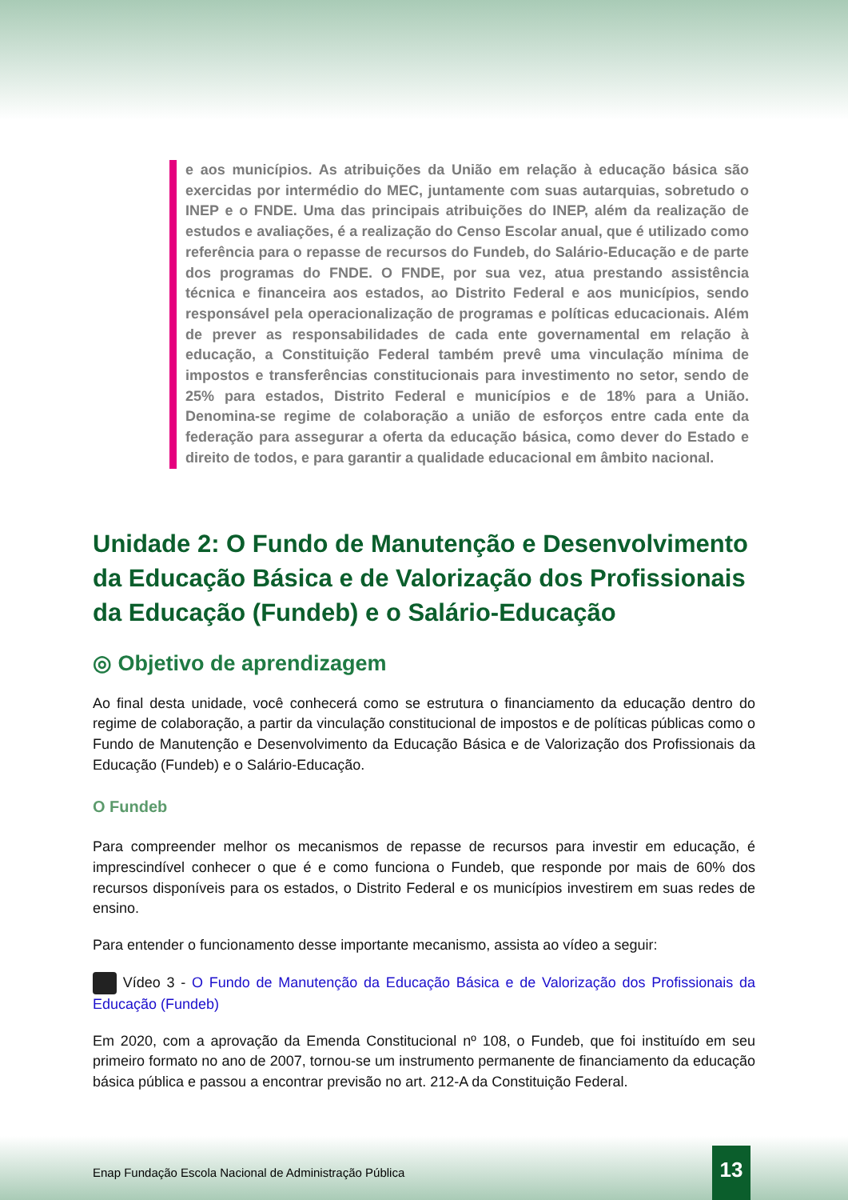e aos municípios. As atribuições da União em relação à educação básica são exercidas por intermédio do MEC, juntamente com suas autarquias, sobretudo o INEP e o FNDE. Uma das principais atribuições do INEP, além da realização de estudos e avaliações, é a realização do Censo Escolar anual, que é utilizado como referência para o repasse de recursos do Fundeb, do Salário-Educação e de parte dos programas do FNDE. O FNDE, por sua vez, atua prestando assistência técnica e financeira aos estados, ao Distrito Federal e aos municípios, sendo responsável pela operacionalização de programas e políticas educacionais. Além de prever as responsabilidades de cada ente governamental em relação à educação, a Constituição Federal também prevê uma vinculação mínima de impostos e transferências constitucionais para investimento no setor, sendo de 25% para estados, Distrito Federal e municípios e de 18% para a União. Denomina-se regime de colaboração a união de esforços entre cada ente da federação para assegurar a oferta da educação básica, como dever do Estado e direito de todos, e para garantir a qualidade educacional em âmbito nacional.
Unidade 2: O Fundo de Manutenção e Desenvolvimento da Educação Básica e de Valorização dos Profissionais da Educação (Fundeb) e o Salário-Educação
◎ Objetivo de aprendizagem
Ao final desta unidade, você conhecerá como se estrutura o financiamento da educação dentro do regime de colaboração, a partir da vinculação constitucional de impostos e de políticas públicas como o Fundo de Manutenção e Desenvolvimento da Educação Básica e de Valorização dos Profissionais da Educação (Fundeb) e o Salário-Educação.
O Fundeb
Para compreender melhor os mecanismos de repasse de recursos para investir em educação, é imprescindível conhecer o que é e como funciona o Fundeb, que responde por mais de 60% dos recursos disponíveis para os estados, o Distrito Federal e os municípios investirem em suas redes de ensino.
Para entender o funcionamento desse importante mecanismo, assista ao vídeo a seguir:
Vídeo 3 - O Fundo de Manutenção da Educação Básica e de Valorização dos Profissionais da Educação (Fundeb)
Em 2020, com a aprovação da Emenda Constitucional nº 108, o Fundeb, que foi instituído em seu primeiro formato no ano de 2007, tornou-se um instrumento permanente de financiamento da educação básica pública e passou a encontrar previsão no art. 212-A da Constituição Federal.
Enap Fundação Escola Nacional de Administração Pública
13